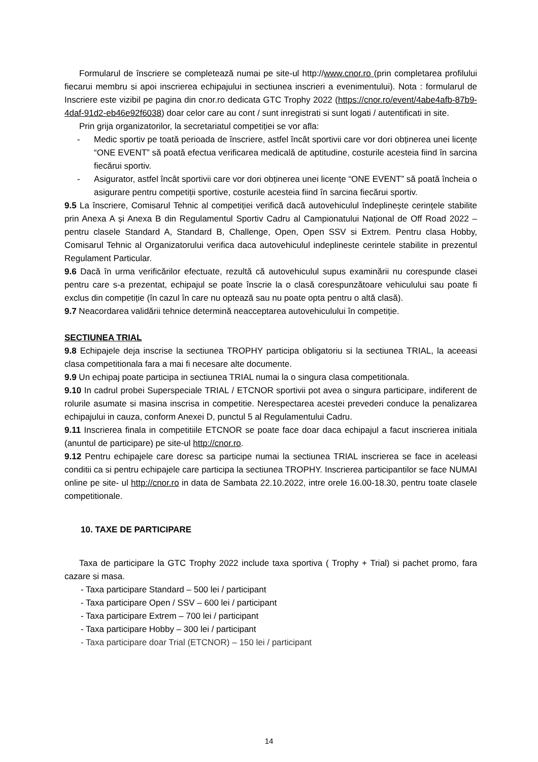Formularul de înscriere se completează numai pe site-ul http://www.cnor.ro (prin completarea profilului fiecarui membru si apoi inscrierea echipajului in sectiunea inscrieri a evenimentului). Nota : formularul de Inscriere este vizibil pe pagina din cnor.ro dedicata GTC Trophy 2022 (https://cnor.ro/event/4abe4afb-87b9-4daf-91d2-eb46e92f6038) doar celor care au cont / sunt inregistrati si sunt logati / autentificati in site.
Prin grija organizatorilor, la secretariatul competiției se vor afla:
- Medic sportiv pe toată perioada de înscriere, astfel încât sportivii care vor dori obținerea unei licențe “ONE EVENT” să poată efectua verificarea medicală de aptitudine, costurile acesteia fiind în sarcina fiecărui sportiv.
- Asigurator, astfel încât sportivii care vor dori obținerea unei licențe “ONE EVENT” să poată încheia o asigurare pentru competiții sportive, costurile acesteia fiind în sarcina fiecărui sportiv.
9.5 La înscriere, Comisarul Tehnic al competiției verifică dacă autovehiculul îndeplinește cerințele stabilite prin Anexa A și Anexa B din Regulamentul Sportiv Cadru al Campionatului Național de Off Road 2022 – pentru clasele Standard A, Standard B, Challenge, Open, Open SSV si Extrem. Pentru clasa Hobby, Comisarul Tehnic al Organizatorului verifica daca autovehiculul indeplineste cerintele stabilite in prezentul Regulament Particular.
9.6 Dacă în urma verificărilor efectuate, rezultă că autovehiculul supus examinării nu corespunde clasei pentru care s-a prezentat, echipajul se poate înscrie la o clasă corespunzătoare vehiculului sau poate fi exclus din competiție (în cazul în care nu optează sau nu poate opta pentru o altă clasă).
9.7 Neacordarea validării tehnice determină neacceptarea autovehiculului în competiție.
SECTIUNEA TRIAL
9.8 Echipajele deja inscrise la sectiunea TROPHY participa obligatoriu si la sectiunea TRIAL, la aceeasi clasa competitionala fara a mai fi necesare alte documente.
9.9 Un echipaj poate participa in sectiunea TRIAL numai la o singura clasa competitionala.
9.10 In cadrul probei Superspeciale TRIAL / ETCNOR sportivii pot avea o singura participare, indiferent de rolurile asumate si masina inscrisa in competitie. Nerespectarea acestei prevederi conduce la penalizarea echipajului in cauza, conform Anexei D, punctul 5 al Regulamentului Cadru.
9.11 Inscrierea finala in competitiile ETCNOR se poate face doar daca echipajul a facut inscrierea initiala (anuntul de participare) pe site-ul http://cnor.ro.
9.12 Pentru echipajele care doresc sa participe numai la sectiunea TRIAL inscrierea se face in aceleasi conditii ca si pentru echipajele care participa la sectiunea TROPHY. Inscrierea participantilor se face NUMAI online pe site- ul http://cnor.ro in data de Sambata 22.10.2022, intre orele 16.00-18.30, pentru toate clasele competitionale.
10. TAXE DE PARTICIPARE
Taxa de participare la GTC Trophy 2022 include taxa sportiva ( Trophy + Trial) si pachet promo, fara cazare si masa.
- Taxa participare Standard – 500 lei / participant
- Taxa participare Open / SSV – 600 lei / participant
- Taxa participare Extrem – 700 lei / participant
- Taxa participare Hobby – 300 lei / participant
- Taxa participare doar Trial (ETCNOR) – 150 lei / participant
14